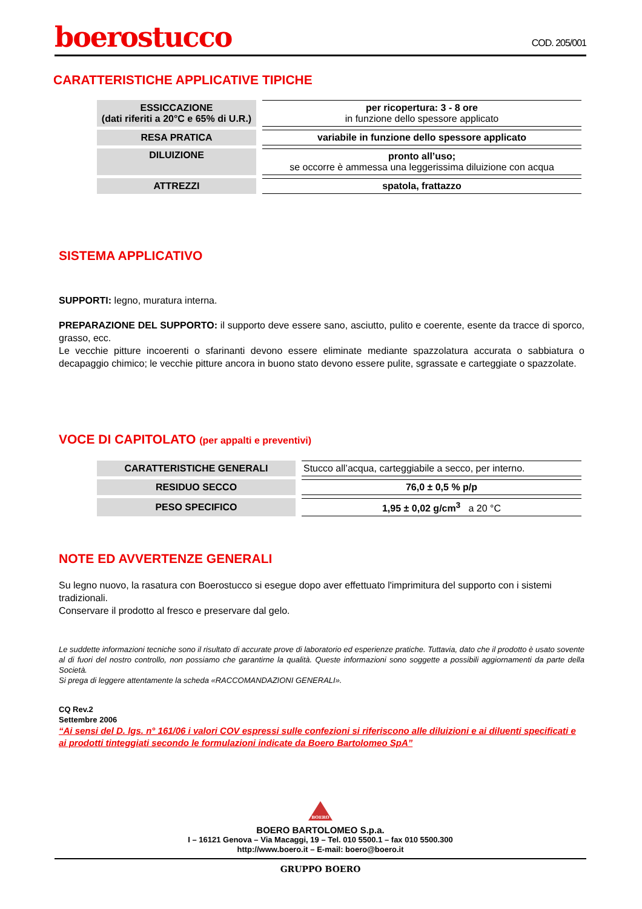boerostucco
COD. 205/001
CARATTERISTICHE APPLICATIVE TIPICHE
| ESSICCAZIONE (dati riferiti a 20°C e 65% di U.R.) | per ricopertura: 3 - 8 ore in funzione dello spessore applicato |
| RESA PRATICA | variabile in funzione dello spessore applicato |
| DILUIZIONE | pronto all’uso; se occorre è ammessa una leggerissima diluizione con acqua |
| ATTREZZI | spatola, frattazzo |
SISTEMA APPLICATIVO
SUPPORTI: legno, muratura interna.
PREPARAZIONE DEL SUPPORTO: il supporto deve essere sano, asciutto, pulito e coerente, esente da tracce di sporco, grasso, ecc.
Le vecchie pitture incoerenti o sfarinanti devono essere eliminate mediante spazzolatura accurata o sabbiatura o decapaggio chimico; le vecchie pitture ancora in buono stato devono essere pulite, sgrassate e carteggiate o spazzolate.
VOCE DI CAPITOLATO (per appalti e preventivi)
| CARATTERISTICHE GENERALI | Stucco all’acqua, carteggiabile a secco, per interno. |
| RESIDUO SECCO | 76,0 ± 0,5 % p/p |
| PESO SPECIFICO | 1,95 ± 0,02 g/cm<sup>3</sup> a 20 °C |
NOTE ED AVVERTENZE GENERALI
Su legno nuovo, la rasatura con Boerostucco si esegue dopo aver effettuato l'imprimitura del supporto con i sistemi tradizionali.
Conservare il prodotto al fresco e preservare dal gelo.
Le suddette informazioni tecniche sono il risultato di accurate prove di laboratorio ed esperienze pratiche. Tuttavia, dato che il prodotto è usato sovente al di fuori del nostro controllo, non possiamo che garantirne la qualità. Queste informazioni sono soggette a possibili aggiornamenti da parte della Società.
Si prega di leggere attentamente la scheda «RACCOMANDAZIONI GENERALI».
CQ Rev.2
Settembre 2006
“Ai sensi del D. lgs. n° 161/06 i valori COV espressi sulle confezioni si riferiscono alle diluizioni e ai diluenti specificati e ai prodotti tinteggiati secondo le formulazioni indicate da Boero Bartolomeo SpA”
BOERO
BOERO BARTOLOMEO S.p.a.
I – 16121 Genova – Via Macaggi, 19 – Tel. 010 5500.1 – fax 010 5500.300
http://www.boero.it – E-mail: boero@boero.it
GRUPPO BOERO